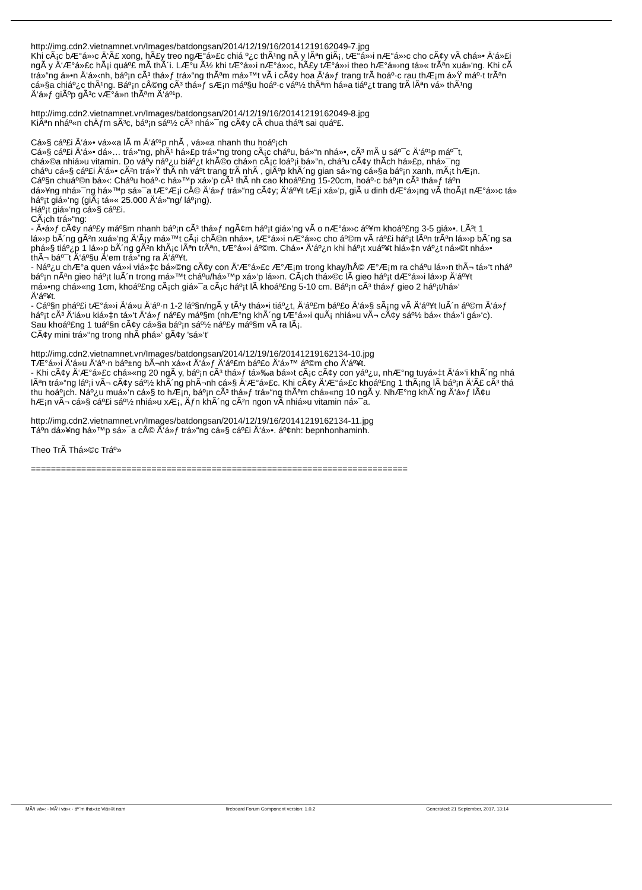http://img.cdn2.vietnamnet.vn/Images/batdongsan/2014/12/19/16/20141219162049-7.jpg
Khi cÃ¡c bÆ°á»›c Ä‘Ã£ xong, hÃ£y treo ngÆ°á»£c chiá º¿c thÃ¹ng nÃ y lÃªn giÃ¡, tÆ°á»›i nÆ°á»›c cho cÃ¢y vÃ chá»• Ä‘á»£i
ngÃ y Ä‘Æ°á»£c hÃ¡i quáº£ mÃ thÃ´i. LÆ°u Ã½ khi tÆ°á»›i nÆ°á»›c, hÃ£y tÆ°á»›i theo hÆ°á»›ng tá»« trÃªn xuá»‘ng. Khi cÃ
trá»“ng á»•n Ä‘á»‹nh, báº¡n cÃ³ thá»ƒ trá»“ng thÃªm má»™t vÃ i cÃ¢y hoa Ä‘á»ƒ trang trÃ­ hoáº·c rau thÆ¡m á»Ÿ máº·t trÃªn
cá»§a chiáº¿c thÃ¹ng. Báº¡n cÅ©ng cÃ³ thá»ƒ sÆ¡n máº§u hoáº·c váº½ thÃªm há»a tiáº¿t trang trÃ­ lÃªn vá» thÃ¹ng
Ä‘á»ƒ giÃºp gÃ³c vÆ°á»n thÃªm Ä‘áº¹p.
http://img.cdn2.vietnamnet.vn/Images/batdongsan/2014/12/19/16/20141219162049-8.jpg
KiÃªn nháº«n chÄƒm sÃ³c, báº¡n sáº½ cÃ³ nhá»¯ng cÃ¢y cÃ chua tháº­t sai quáº£.
Cá»§ cáº£i Ä‘á»• vá»«a lÃ m Ä‘áº¹p nhÃ , vá»«a nhanh thu hoáº¡ch
Cá»§ cáº£i Ä‘á»• dá»… trá»“ng, phÃ¹ há»£p trá»“ng trong cÃ¡c cháº­u, bá»“n nhá»•, cÃ³ mÃ u sáº¯c Ä‘áº¹p máº¯t,
chá»©a nhiá»u vitamin. Do váº­y náº¿u biáº¿t khÃ©o chá»n cÃ¡c loáº¡i bá»“n, cháº­u cÃ¢y thÃ­ch há»£p, nhá»¯ng
cháº­u cá»§ cáº£i Ä‘á»• cÃ²n trá»Ÿ thÃ nh váº­t trang trÃ­ nhÃ , giÃºp khÃ´ng gian sá»‘ng cá»§a báº¡n xanh, mÃ¡t hÆ¡n.
Cáº§n chuáº©n bá»‹: Cháº­u hoáº·c há»™p xá»‘p cÃ³ thÃ nh cao khoáº£ng 15-20cm, hoáº·c báº¡n cÃ³ thá»ƒ táº­n
dá»¥ng nhá»¯ng há»™p sá»¯a tÆ°Æ¡i cÅ© Ä‘á»ƒ trá»“ng cÃ¢y; Ä‘áº¥t tÆ¡i xá»‘p, giÃ u dinh dÆ°á»¡ng vÃ thoÃ¡t nÆ°á»›c tá»
háº¡t giá»‘ng (giÃ¡ tá»« 25.000 Ä‘á»“ng/ láº¡ng).
Háº¡t giá»‘ng cá»§ cáº£i.
CÃ¡ch trá»“ng:
- Ä•á»ƒ cÃ¢y náº£y máº§m nhanh báº¡n cÃ³ thá»ƒ ngÃ¢m háº¡t giá»‘ng vÃ o nÆ°á»›c áº¥m khoáº£ng 3-5 giá»•. LÃ³t 1
lá»›p bÃ´ng gÃ²n xuá»‘ng Ä‘Ã¡y má»™t cÃ¡i chÃ©n nhá»•, tÆ°á»›i nÆ°á»›c cho áº©m vÃ ráº£i háº¡t lÃªn trÃªn lá»›p bÃ´ng sa
phá»§ tiáº¿p 1 lá»›p bÃ´ng gÃ²n khÃ¡c lÃªn trÃªn, tÆ°á»›i áº©m. Chá»• Ä‘áº¿n khi háº¡t xuáº¥t hiá»‡n váº¿t ná»©t nhá»•
thÃ¬ báº¯t Ä‘áº§u Ä‘em trá»“ng ra Ä‘áº¥t.
- Náº¿u chÆ°a quen vá»›i viá»‡c bá»©ng cÃ¢y con Ä‘Æ°á»£c Æ°Æ¡m trong khay/hÅ© Æ°Æ¡m ra cháº­u lá»›n thÃ¬ tá»‘t nháº
báº¡n nÃªn gieo háº¡t luÃ´n trong má»™t cháº­u/há»™p xá»‘p lá»›n. CÃ¡ch thá»©c lÃ gieo háº¡t dÆ°á»›i lá»›p Ä‘áº¥t
má»•ng chá»«ng 1cm, khoáº£ng cÃ¡ch giá»¯a cÃ¡c háº¡t lÃ khoáº£ng 5-10 cm. Báº¡n cÃ³ thá»ƒ gieo 2 háº¡t/há»‘
Ä‘áº¥t.
- Cáº§n pháº£i tÆ°á»›i Ä‘á»u Ä‘áº·n 1-2 láº§n/ngÃ y tÃ¹y thá»•i tiáº¿t, Ä‘áº£m báº£o Ä‘á»§ sÃ¡ng vÃ Ä‘áº¥t luÃ´n áº©m Ä‘á»ƒ
háº¡t cÃ³ Ä‘iá»u kiá»‡n tá»‘t Ä‘á»ƒ náº£y máº§m (nhÆ°ng khÃ´ng tÆ°á»›i quÃ¡ nhiá»u vÃ¬ cÃ¢y sáº½ bá»‹ thá»‘i gá»‘c).
Sau khoáº£ng 1 tuáº§n cÃ¢y cá»§a báº¡n sáº½ náº£y máº§m vÃ ra lÃ¡.
CÃ¢y mini trá»“ng trong nhÃ phá»‘ gÃ¢y 'sá»‘t'
http://img.cdn2.vietnamnet.vn/Images/batdongsan/2014/12/19/16/20141219162134-10.jpg
TÆ°á»›i Ä‘á»u Ä‘áº·n báº±ng bÃ¬nh xá»‹t Ä‘á»ƒ Ä‘áº£m báº£o Ä‘á»™ áº©m cho Ä‘áº¥t.
- Khi cÃ¢y Ä‘Æ°á»£c chá»«ng 20 ngÃ y, báº¡n cÃ³ thá»ƒ tá»‰a bá»›t cÃ¡c cÃ¢y con yáº¿u, nhÆ°ng tuyá»‡t Ä‘á»‘i khÃ´ng nhá
lÃªn trá»“ng láº¡i vÃ¬ cÃ¢y sáº½ khÃ´ng phÃ¬nh cá»§ Ä‘Æ°á»£c. Khi cÃ¢y Ä‘Æ°á»£c khoáº£ng 1 thÃ¡ng lÃ báº¡n Ä‘Ã£ cÃ³ thá
thu hoáº¡ch. Náº¿u muá»‘n cá»§ to hÆ¡n, báº¡n cÃ³ thá»ƒ trá»“ng thÃªm chá»«ng 10 ngÃ y. NhÆ°ng khÃ´ng Ä‘á»ƒ lÃ¢u
hÆ¡n vÃ¬ cá»§ cáº£i sáº½ nhiá»u xÆ¡, Äƒn khÃ´ng cÃ²n ngon vÃ nhiá»u vitamin ná»¯a.
http://img.cdn2.vietnamnet.vn/Images/batdongsan/2014/12/19/16/20141219162134-11.jpg
Táº­n dá»¥ng há»™p sá»¯a cÅ© Ä‘á»ƒ trá»“ng cá»§ cáº£i Ä‘á»•. áº¢nh: bepnhonhaminh.
Theo TrÃ­ Thá»©c Tráº»
===========================================================================
MÃ¹i vá»‹ - MÃ¹i vá»‹ - áº¨m thá»±c Viá»‡t nam
fireboard Forum Component version: 1.0.2
Generated: 21 September, 2017, 13:14